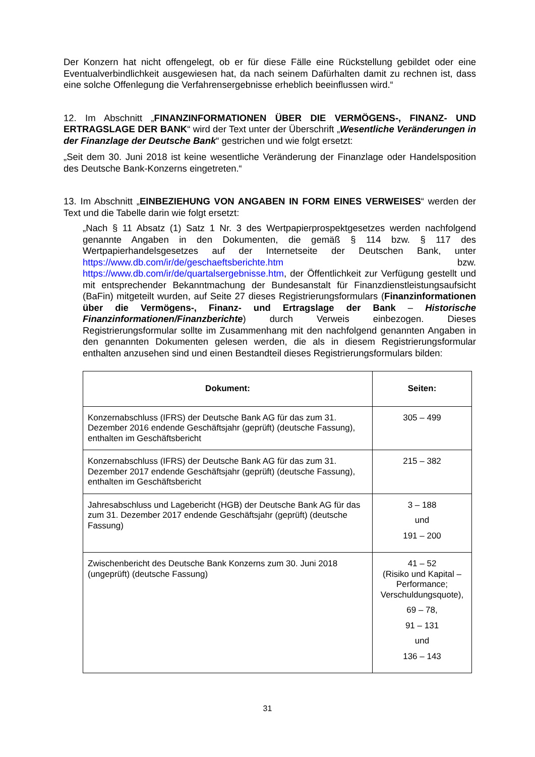Der Konzern hat nicht offengelegt, ob er für diese Fälle eine Rückstellung gebildet oder eine Eventualverbindlichkeit ausgewiesen hat, da nach seinem Dafürhalten damit zu rechnen ist, dass eine solche Offenlegung die Verfahrensergebnisse erheblich beeinflussen wird.“
12. Im Abschnitt „FINANZINFORMATIONEN ÜBER DIE VERMÖGENS-, FINANZ- UND ERTRAGSLAGE DER BANK“ wird der Text unter der Überschrift „Wesentliche Veränderungen in der Finanzlage der Deutsche Bank“ gestrichen und wie folgt ersetzt:
„Seit dem 30. Juni 2018 ist keine wesentliche Veränderung der Finanzlage oder Handelsposition des Deutsche Bank-Konzerns eingetreten.“
13. Im Abschnitt „EINBEZIEHUNG VON ANGABEN IN FORM EINES VERWEISES“ werden der Text und die Tabelle darin wie folgt ersetzt:
„Nach § 11 Absatz (1) Satz 1 Nr. 3 des Wertpapierprospektgesetzes werden nachfolgend genannte Angaben in den Dokumenten, die gemäß § 114 bzw. § 117 des Wertpapierhandelsgesetzes auf der Internetseite der Deutschen Bank, unter https://www.db.com/ir/de/geschaeftsberichte.htm bzw. https://www.db.com/ir/de/quartalsergebnisse.htm, der Öffentlichkeit zur Verfügung gestellt und mit entsprechender Bekanntmachung der Bundesanstalt für Finanzdienstleistungsaufsicht (BaFin) mitgeteilt wurden, auf Seite 27 dieses Registrierungsformulars (Finanzinformationen über die Vermögens-, Finanz- und Ertragslage der Bank – Historische Finanzinformationen/Finanzberichte) durch Verweis einbezogen. Dieses Registrierungsformular sollte im Zusammenhang mit den nachfolgend genannten Angaben in den genannten Dokumenten gelesen werden, die als in diesem Registrierungsformular enthalten anzusehen sind und einen Bestandteil dieses Registrierungsformulars bilden:
| Dokument: | Seiten: |
| --- | --- |
| Konzernabschluss (IFRS) der Deutsche Bank AG für das zum 31. Dezember 2016 endende Geschäftsjahr (geprüft) (deutsche Fassung), enthalten im Geschäftsbericht | 305 – 499 |
| Konzernabschluss (IFRS) der Deutsche Bank AG für das zum 31. Dezember 2017 endende Geschäftsjahr (geprüft) (deutsche Fassung), enthalten im Geschäftsbericht | 215 – 382 |
| Jahresabschluss und Lagebericht (HGB) der Deutsche Bank AG für das zum 31. Dezember 2017 endende Geschäftsjahr (geprüft) (deutsche Fassung) | 3 – 188 und 191 – 200 |
| Zwischenbericht des Deutsche Bank Konzerns zum 30. Juni 2018 (ungeprüft) (deutsche Fassung) | 41 – 52 (Risiko und Kapital – Performance; Verschuldungsquote), 69 – 78, 91 – 131 und 136 – 143 |
31